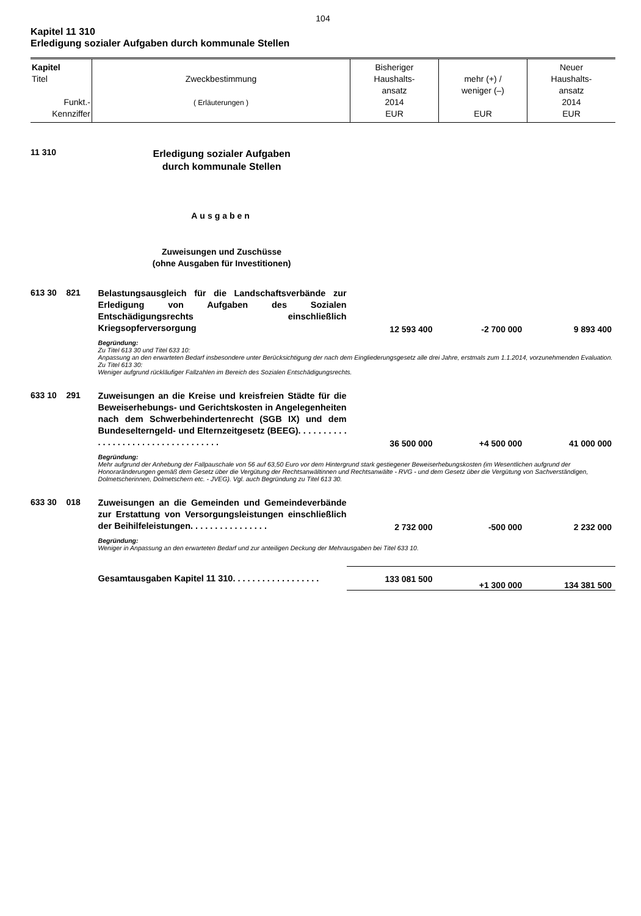104
Kapitel 11 310
Erledigung sozialer Aufgaben durch kommunale Stellen
| Kapitel Titel Funkt.- Kennziffer | Zweckbestimmung ( Erläuterungen ) | Bisheriger Haushalts- ansatz 2014 EUR | mehr (+) / weniger (–) EUR | Neuer Haushalts- ansatz 2014 EUR |
| 11 310 | Erledigung sozialer Aufgaben durch kommunale Stellen | | | |
| | Ausgaben | | | |
| | Zuweisungen und Zuschüsse (ohne Ausgaben für Investitionen) | | | |
| 613 30 821 | Belastungsausgleich für die Landschaftsverbände zur Erledigung von Aufgaben des Sozialen Entschädigungsrechts einschließlich Kriegsopferversorgung | 12 593 400 | -2 700 000 | 9 893 400 |
| | Begründung: Zu Titel 613 30 und Titel 633 10: Anpassung an den erwarteten Bedarf insbesondere unter Berücksichtigung der nach dem Eingliederungsgesetz alle drei Jahre, erstmals zum 1.1.2014, vorzunehmenden Evaluation. Zu Titel 613 30: Weniger aufgrund rückläufiger Fallzahlen im Bereich des Sozialen Entschädigungsrechts. | | | |
| 633 10 291 | Zuweisungen an die Kreise und kreisfreien Städte für die Beweiserhebungs- und Gerichtskosten in Angelegenheiten nach dem Schwerbehindertenrecht (SGB IX) und dem Bundeselterngeld- und Elternzeitgesetz (BEEG). . . . . . . . . . . . . . . . . . . . . . . . . . . . . . . . . . . | 36 500 000 | +4 500 000 | 41 000 000 |
| | Begründung: Mehr aufgrund der Anhebung der Fallpauschale von 56 auf 63,50 Euro vor dem Hintergrund stark gestiegener Beweiserhebungskosten (im Wesentlichen aufgrund der Honoraränderungen gemäß dem Gesetz über die Vergütung der Rechtsanwältinnen und Rechtsanwälte - RVG - und dem Gesetz über die Vergütung von Sachverständigen, Dolmetscherinnen, Dolmetschern etc. - JVEG). Vgl. auch Begründung zu Titel 613 30. | | | |
| 633 30 018 | Zuweisungen an die Gemeinden und Gemeindeverbände zur Erstattung von Versorgungsleistungen einschließlich der Beihilfeleistungen. . . . . . . . . . . . . . . . | 2 732 000 | -500 000 | 2 232 000 |
| | Begründung: Weniger in Anpassung an den erwarteten Bedarf und zur anteiligen Deckung der Mehrausgaben bei Titel 633 10. | | | |
| | Gesamtausgaben Kapitel 11 310. . . . . . . . . . . . . . . . . . | 133 081 500 | +1 300 000 | 134 381 500 |